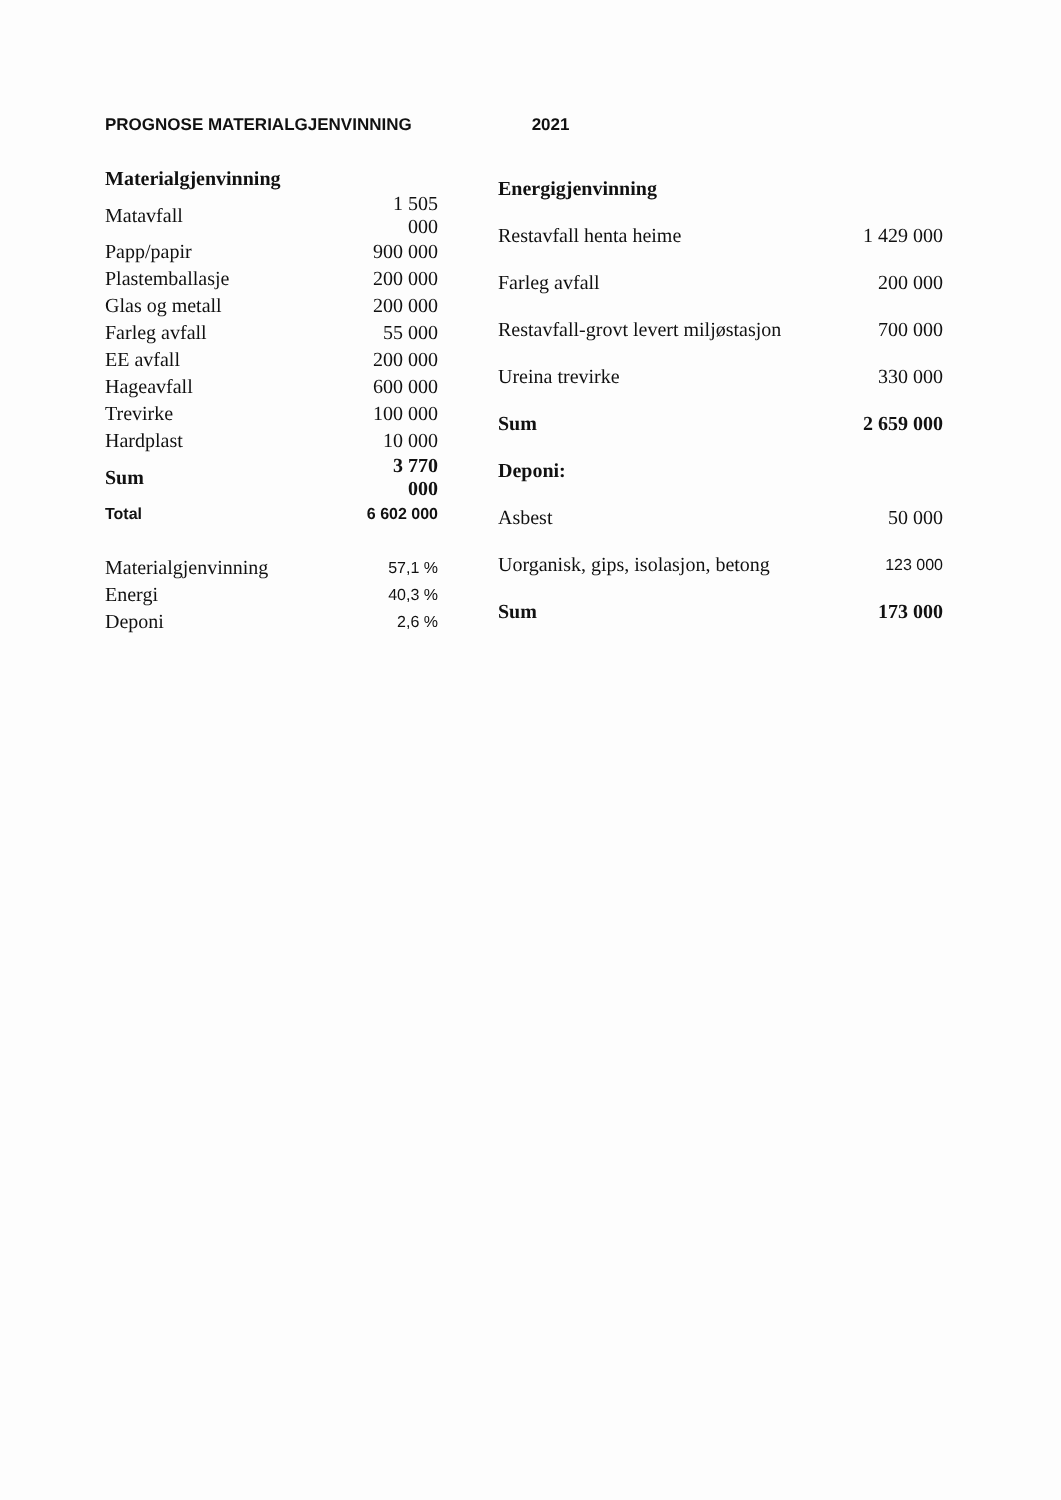PROGNOSE MATERIALGJENVINNING 2021
| Materialgjenvinning | |
| --- | --- |
| Matavfall | 1 505 000 |
| Papp/papir | 900 000 |
| Plastemballasje | 200 000 |
| Glas og metall | 200 000 |
| Farleg avfall | 55 000 |
| EE avfall | 200 000 |
| Hageavfall | 600 000 |
| Trevirke | 100 000 |
| Hardplast | 10 000 |
| Sum | 3 770 000 |
| Total | 6 602 000 |
| Materialgjenvinning | 57,1 % |
| Energi | 40,3 % |
| Deponi | 2,6 % |
| Energigjenvinning | |
| --- | --- |
| Restavfall henta heime | 1 429 000 |
| Farleg avfall | 200 000 |
| Restavfall-grovt levert miljøstasjon | 700 000 |
| Ureina trevirke | 330 000 |
| Sum | 2 659 000 |
| Deponi: | |
| Asbest | 50 000 |
| Uorganisk, gips, isolasjon, betong | 123 000 |
| Sum | 173 000 |